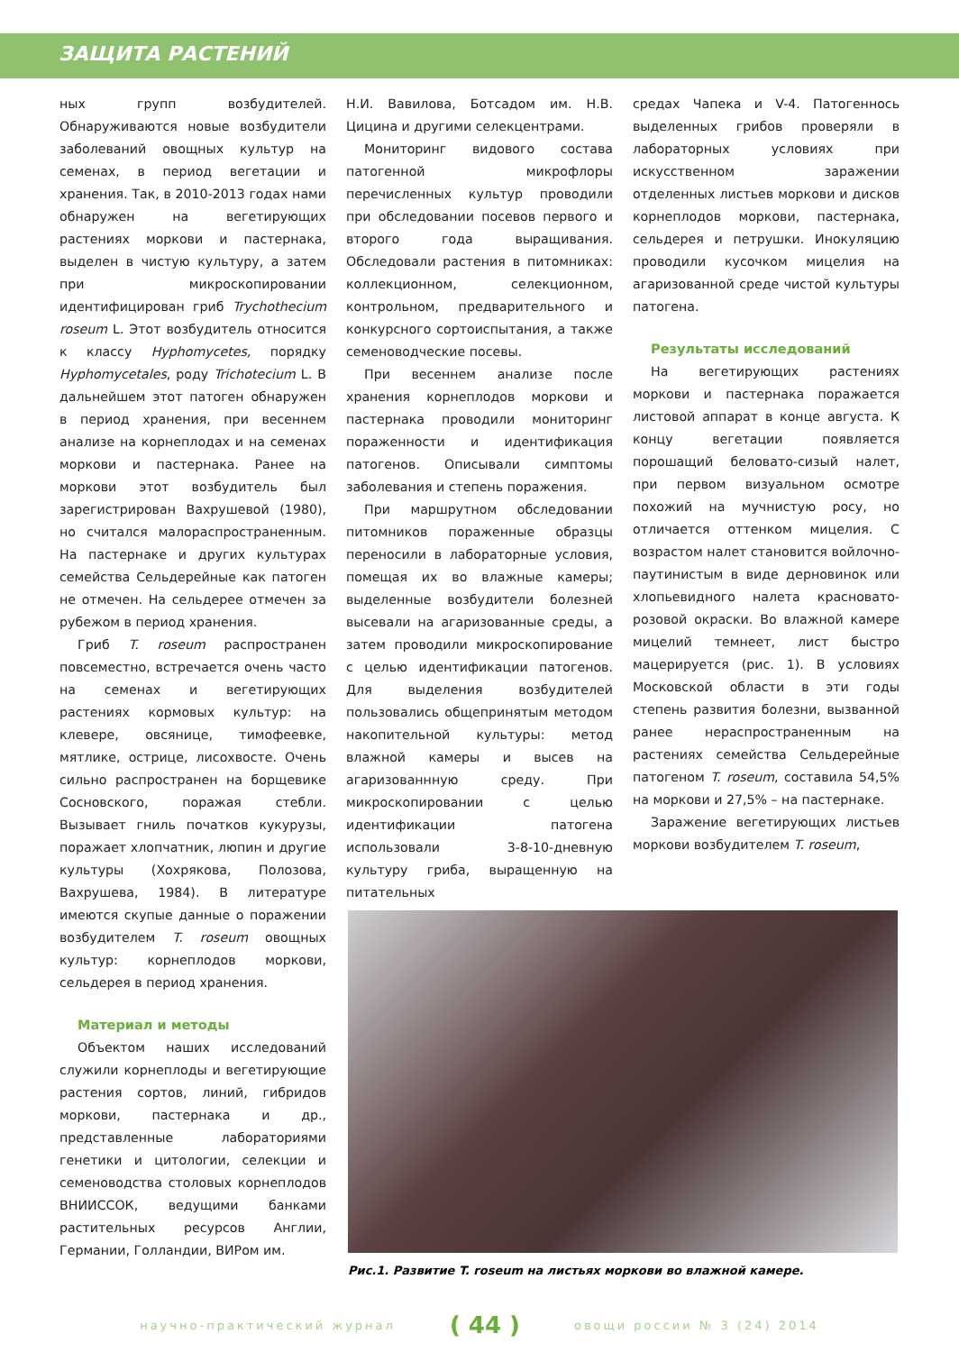ЗАЩИТА РАСТЕНИЙ
ных групп возбудителей. Обнаруживаются новые возбудители заболеваний овощных культур на семенах, в период вегетации и хранения. Так, в 2010-2013 годах нами обнаружен на вегетирующих растениях моркови и пастернака, выделен в чистую культуру, а затем при микроскопировании идентифицирован гриб Trychothecium roseum L. Этот возбудитель относится к классу Hyphomycetes, порядку Hyphomycetales, роду Trichotecium L. В дальнейшем этот патоген обнаружен в период хранения, при весеннем анализе на корнеплодах и на семенах моркови и пастернака. Ранее на моркови этот возбудитель был зарегистрирован Вахрушевой (1980), но считался малораспространенным. На пастернаке и других культурах семейства Сельдерейные как патоген не отмечен. На сельдерее отмечен за рубежом в период хранения.
Гриб T. roseum распространен повсеместно, встречается очень часто на семенах и вегетирующих растениях кормовых культур: на клевере, овсянице, тимофеевке, мятлике, острице, лисохвосте. Очень сильно распространен на борщевике Сосновского, поражая стебли. Вызывает гниль початков кукурузы, поражает хлопчатник, люпин и другие культуры (Хохрякова, Полозова, Вахрушева, 1984). В литературе имеются скупые данные о поражении возбудителем T. roseum овощных культур: корнеплодов моркови, сельдерея в период хранения.
Материал и методы
Объектом наших исследований служили корнеплоды и вегетирующие растения сортов, линий, гибридов моркови, пастернака и др., представленные лабораториями генетики и цитологии, селекции и семеноводства столовых корнеплодов ВНИИССОК, ведущими банками растительных ресурсов Англии, Германии, Голландии, ВИРом им.
Н.И. Вавилова, Ботсадом им. Н.В. Цицина и другими селекцентрами.
Мониторинг видового состава патогенной микрофлоры перечисленных культур проводили при обследовании посевов первого и второго года выращивания. Обследовали растения в питомниках: коллекционном, селекционном, контрольном, предварительного и конкурсного сортоиспытания, а также семеноводческие посевы.
При весеннем анализе после хранения корнеплодов моркови и пастернака проводили мониторинг пораженности и идентификация патогенов. Описывали симптомы заболевания и степень поражения.
При маршрутном обследовании питомников пораженные образцы переносили в лабораторные условия, помещая их во влажные камеры; выделенные возбудители болезней высевали на агаризованные среды, а затем проводили микроскопирование с целью идентификации патогенов. Для выделения возбудителей пользовались общепринятым методом накопительной культуры: метод влажной камеры и высев на агаризованнную среду. При микроскопировании с целью идентификации патогена использовали 3-8-10-дневную культуру гриба, выращенную на питательных
средах Чапека и V-4. Патогеннось выделенных грибов проверяли в лабораторных условиях при искусственном заражении отделенных листьев моркови и дисков корнеплодов моркови, пастернака, сельдерея и петрушки. Инокуляцию проводили кусочком мицелия на агаризованной среде чистой культуры патогена.
Результаты исследований
На вегетирующих растениях моркови и пастернака поражается листовой аппарат в конце августа. К концу вегетации появляется порошащий беловато-сизый налет, при первом визуальном осмотре похожий на мучнистую росу, но отличается оттенком мицелия. С возрастом налет становится войлочно-паутинистым в виде дерновинок или хлопьевидного налета красновато-розовой окраски. Во влажной камере мицелий темнеет, лист быстро мацерируется (рис. 1). В условиях Московской области в эти годы степень развития болезни, вызванной ранее нераспространенным на растениях семейства Сельдерейные патогеном T. roseum, составила 54,5% на моркови и 27,5% – на пастернаке.
Заражение вегетирующих листьев моркови возбудителем T. roseum,
Рис.1. Развитие T. roseum на листьях моркови во влажной камере.
научно-практический журнал ( 44 ) овощи россии № 3 (24) 2014